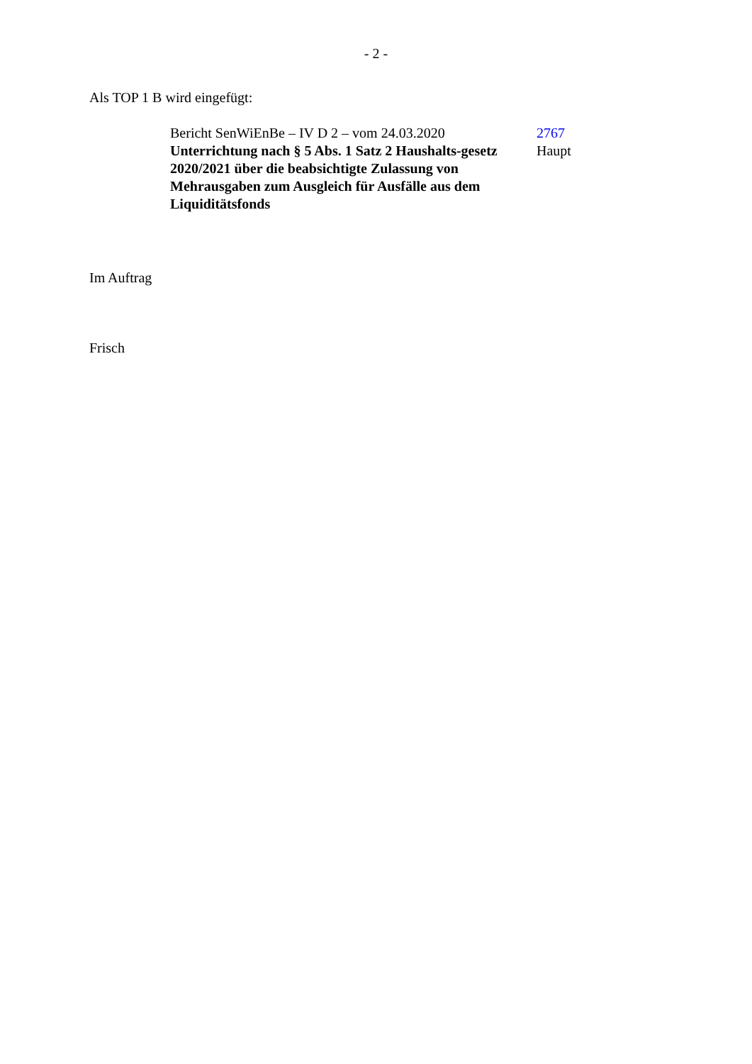- 2 -
Als TOP 1 B wird eingefügt:
Bericht SenWiEnBe – IV D 2 – vom 24.03.2020
Unterrichtung nach § 5 Abs. 1 Satz 2 Haushalts-gesetz 2020/2021 über die beabsichtigte Zulassung von Mehrausgaben zum Ausgleich für Ausfälle aus dem Liquiditätsfonds
2767
Haupt
Im Auftrag
Frisch